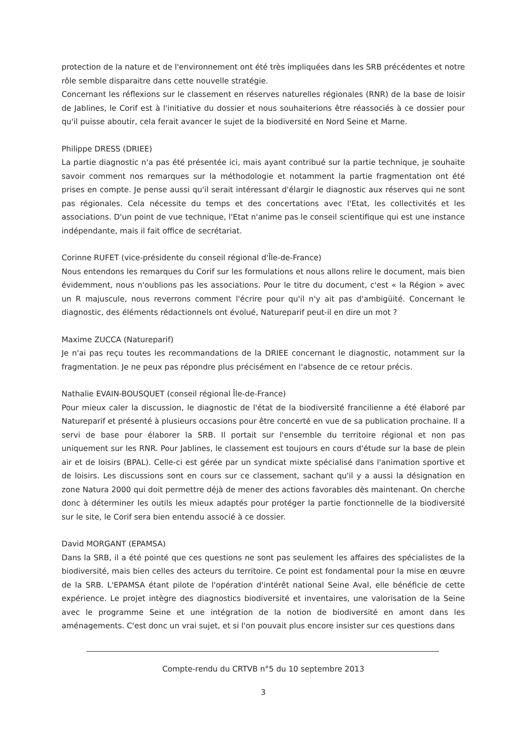protection de la nature et de l'environnement ont été très impliquées dans les SRB précédentes et notre rôle semble disparaitre dans cette nouvelle stratégie.
Concernant les réflexions sur le classement en réserves naturelles régionales (RNR) de la base de loisir de Jablines, le Corif est à l'initiative du dossier et nous souhaiterions être réassociés à ce dossier pour qu'il puisse aboutir, cela ferait avancer le sujet de la biodiversité en Nord Seine et Marne.
Philippe DRESS (DRIEE)
La partie diagnostic n'a pas été présentée ici, mais ayant contribué sur la partie technique, je souhaite savoir comment nos remarques sur la méthodologie et notamment la partie fragmentation ont été prises en compte. Je pense aussi qu'il serait intéressant d'élargir le diagnostic aux réserves qui ne sont pas régionales. Cela nécessite du temps et des concertations avec l'Etat, les collectivités et les associations. D'un point de vue technique, l'Etat n'anime pas le conseil scientifique qui est une instance indépendante, mais il fait office de secrétariat.
Corinne RUFET (vice-présidente du conseil régional d'Île-de-France)
Nous entendons les remarques du Corif sur les formulations et nous allons relire le document, mais bien évidemment, nous n'oublions pas les associations. Pour le titre du document, c'est « la Région » avec un R majuscule, nous reverrons comment l'écrire pour qu'il n'y ait pas d'ambigüité. Concernant le diagnostic, des éléments rédactionnels ont évolué, Natureparif peut-il en dire un mot ?
Maxime ZUCCA (Natureparif)
Je n'ai pas reçu toutes les recommandations de la DRIEE concernant le diagnostic, notamment sur la fragmentation. Je ne peux pas répondre plus précisément en l'absence de ce retour précis.
Nathalie EVAIN-BOUSQUET (conseil régional Île-de-France)
Pour mieux caler la discussion, le diagnostic de l'état de la biodiversité francilienne a été élaboré par Natureparif et présenté à plusieurs occasions pour être concerté en vue de sa publication prochaine. Il a servi de base pour élaborer la SRB. Il portait sur l'ensemble du territoire régional et non pas uniquement sur les RNR. Pour Jablines, le classement est toujours en cours d'étude sur la base de plein air et de loisirs (BPAL). Celle-ci est gérée par un syndicat mixte spécialisé dans l'animation sportive et de loisirs. Les discussions sont en cours sur ce classement, sachant qu'il y a aussi la désignation en zone Natura 2000 qui doit permettre déjà de mener des actions favorables dès maintenant. On cherche donc à déterminer les outils les mieux adaptés pour protéger la partie fonctionnelle de la biodiversité sur le site, le Corif sera bien entendu associé à ce dossier.
David MORGANT (EPAMSA)
Dans la SRB, il a été pointé que ces questions ne sont pas seulement les affaires des spécialistes de la biodiversité, mais bien celles des acteurs du territoire. Ce point est fondamental pour la mise en œuvre de la SRB. L'EPAMSA étant pilote de l'opération d'intérêt national Seine Aval, elle bénéficie de cette expérience. Le projet intègre des diagnostics biodiversité et inventaires, une valorisation de la Seine avec le programme Seine et une intégration de la notion de biodiversité en amont dans les aménagements. C'est donc un vrai sujet, et si l'on pouvait plus encore insister sur ces questions dans
Compte-rendu du CRTVB n°5 du 10 septembre 2013
3